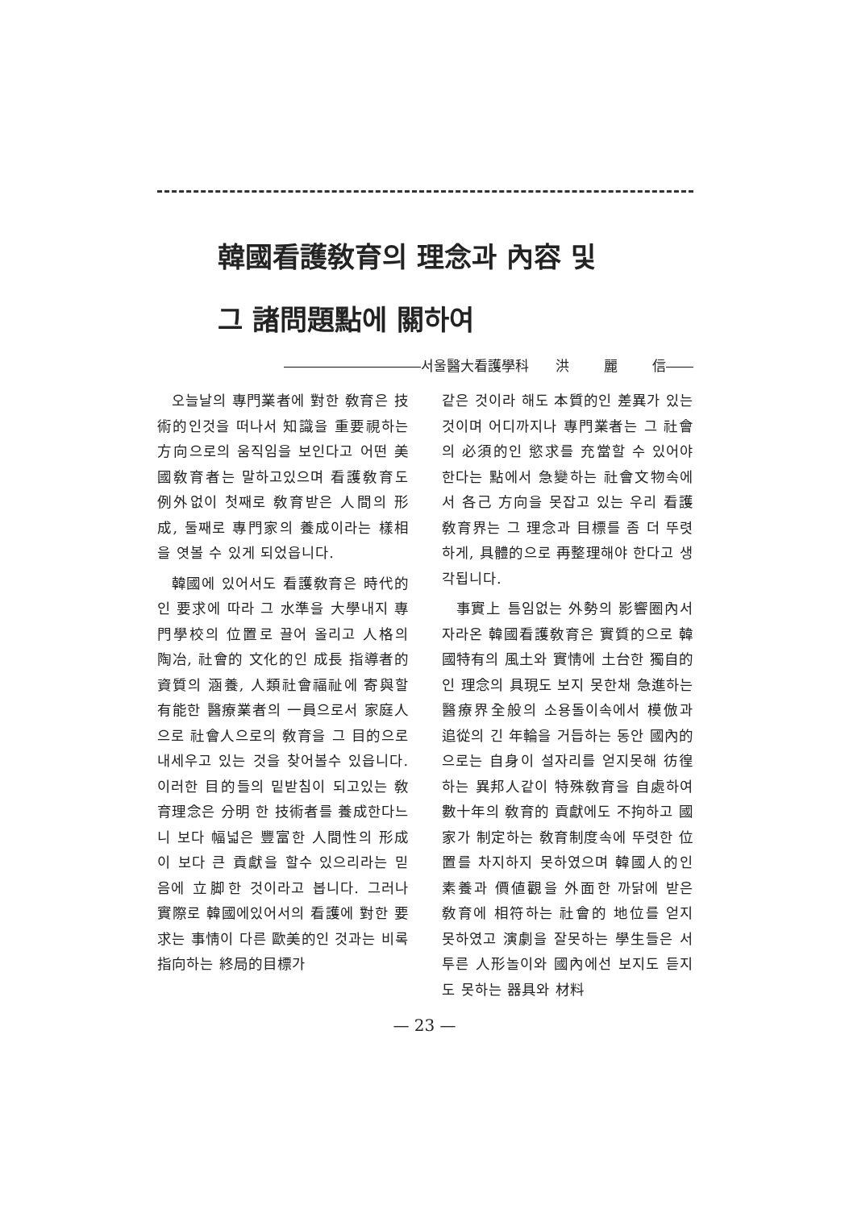韓國看護敎育의 理念과 內容 및
그 諸問題點에 關하여
――――――――――서울醫大看護學科 洪 麗 信――
오늘날의 專門業者에 對한 敎育은 技術的인것을 떠나서 知識을 重要視하는 方向으로의 움직임을 보인다고 어떤 美國敎育者는 말하고있으며 看護敎育도 例外없이 첫째로 敎育받은 人間의 形成, 둘째로 專門家의 養成이라는 樣相을 엿볼 수 있게 되었읍니다.
韓國에 있어서도 看護敎育은 時代的인 要求에 따라 그 水準을 大學내지 專門學校의 位置로 끌어 올리고 人格의 陶冶, 社會的 文化的인 成長 指導者的 資質의 涵養, 人類社會福祉에 寄與할 有能한 醫療業者의 一員으로서 家庭人으로 社會人으로의 敎育을 그 目的으로 내세우고 있는 것을 찾어볼수 있읍니다. 이러한 目的들의 밑받침이 되고있는 敎育理念은 分明 한 技術者를 養成한다느니 보다 幅넓은 豐富한 人間性의 形成이 보다 큰 貢獻을 할수 있으리라는 믿음에 立脚한 것이라고 봅니다. 그러나 實際로 韓國에있어서의 看護에 對한 要求는 事情이 다른 歐美的인 것과는 비록 指向하는 終局的目標가
같은 것이라 해도 本質的인 差異가 있는 것이며 어디까지나 專門業者는 그 社會의 必須的인 慾求를 充當할 수 있어야 한다는 點에서 急變하는 社會文物속에서 各己 方向을 못잡고 있는 우리 看護敎育界는 그 理念과 目標를 좀 더 뚜렷하게, 具體的으로 再整理해야 한다고 생각됩니다.
事實上 틈임없는 外勢의 影響圈內서 자라온 韓國看護敎育은 實質的으로 韓國特有의 風土와 實情에 土台한 獨自的인 理念의 具現도 보지 못한채 急進하는 醫療界全般의 소용돌이속에서 模倣과 追從의 긴 年輪을 거듭하는 동안 國內的으로는 自身이 설자리를 얻지못해 彷徨하는 異邦人같이 特殊敎育을 自處하여 數十年의 敎育的 貢獻에도 不拘하고 國家가 制定하는 敎育制度속에 뚜렷한 位置를 차지하지 못하였으며 韓國人的인 素養과 價値觀을 外面한 까닭에 받은 敎育에 相符하는 社會的 地位를 얻지 못하였고 演劇을 잘못하는 學生들은 서투른 人形놀이와 國內에선 보지도 듣지도 못하는 器具와 材料
— 23 —